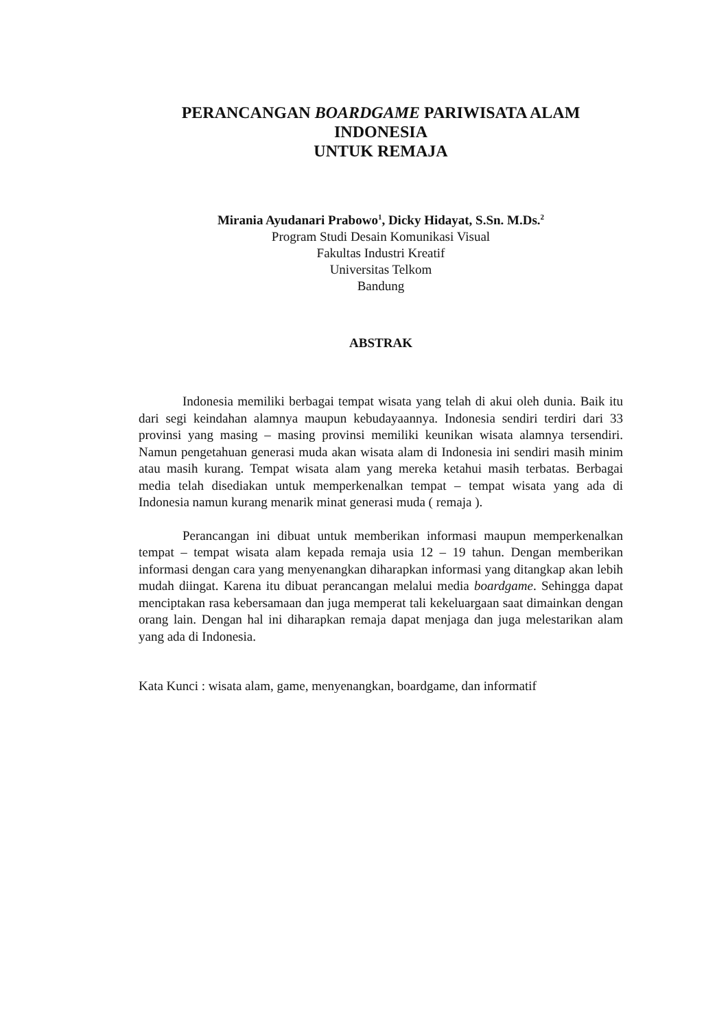PERANCANGAN BOARDGAME PARIWISATA ALAM
INDONESIA
UNTUK REMAJA
Mirania Ayudanari Prabowo<sup>1</sup>, Dicky Hidayat, S.Sn. M.Ds.<sup>2</sup>
Program Studi Desain Komunikasi Visual
Fakultas Industri Kreatif
Universitas Telkom
Bandung
ABSTRAK
Indonesia memiliki berbagai tempat wisata yang telah di akui oleh dunia. Baik itu dari segi keindahan alamnya maupun kebudayaannya. Indonesia sendiri terdiri dari 33 provinsi yang masing – masing provinsi memiliki keunikan wisata alamnya tersendiri. Namun pengetahuan generasi muda akan wisata alam di Indonesia ini sendiri masih minim atau masih kurang. Tempat wisata alam yang mereka ketahui masih terbatas. Berbagai media telah disediakan untuk memperkenalkan tempat – tempat wisata yang ada di Indonesia namun kurang menarik minat generasi muda ( remaja ).
Perancangan ini dibuat untuk memberikan informasi maupun memperkenalkan tempat – tempat wisata alam kepada remaja usia 12 – 19 tahun. Dengan memberikan informasi dengan cara yang menyenangkan diharapkan informasi yang ditangkap akan lebih mudah diingat. Karena itu dibuat perancangan melalui media boardgame. Sehingga dapat menciptakan rasa kebersamaan dan juga memperat tali kekeluargaan saat dimainkan dengan orang lain. Dengan hal ini diharapkan remaja dapat menjaga dan juga melestarikan alam yang ada di Indonesia.
Kata Kunci : wisata alam, game, menyenangkan, boardgame, dan informatif